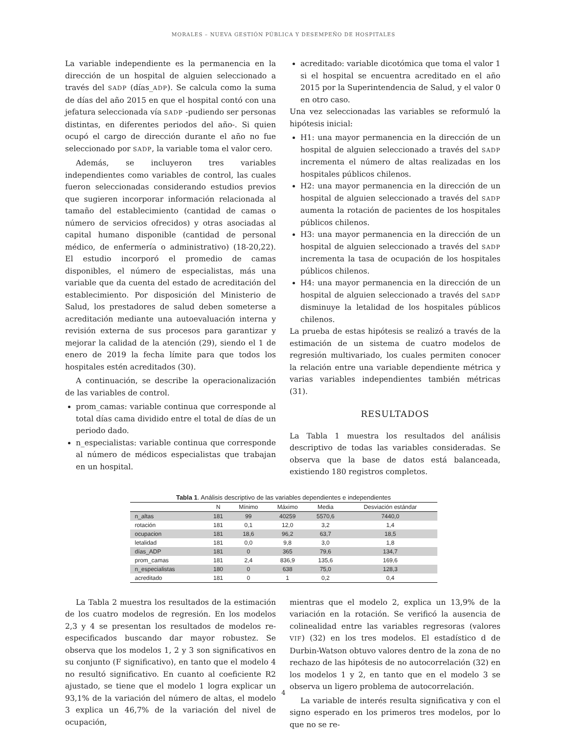MORALES – NUEVA GESTIÓN PÚBLICA Y DESEMPEÑO DE HOSPITALES
La variable independiente es la permanencia en la dirección de un hospital de alguien seleccionado a través del SADP (días_ADP). Se calcula como la suma de días del año 2015 en que el hospital contó con una jefatura seleccionada vía SADP -pudiendo ser personas distintas, en diferentes periodos del año-. Si quien ocupó el cargo de dirección durante el año no fue seleccionado por SADP, la variable toma el valor cero.
Además, se incluyeron tres variables independientes como variables de control, las cuales fueron seleccionadas considerando estudios previos que sugieren incorporar información relacionada al tamaño del establecimiento (cantidad de camas o número de servicios ofrecidos) y otras asociadas al capital humano disponible (cantidad de personal médico, de enfermería o administrativo) (18-20,22). El estudio incorporó el promedio de camas disponibles, el número de especialistas, más una variable que da cuenta del estado de acreditación del establecimiento. Por disposición del Ministerio de Salud, los prestadores de salud deben someterse a acreditación mediante una autoevaluación interna y revisión externa de sus procesos para garantizar y mejorar la calidad de la atención (29), siendo el 1 de enero de 2019 la fecha límite para que todos los hospitales estén acreditados (30).
A continuación, se describe la operacionalización de las variables de control.
prom_camas: variable continua que corresponde al total días cama dividido entre el total de días de un periodo dado.
n_especialistas: variable continua que corresponde al número de médicos especialistas que trabajan en un hospital.
acreditado: variable dicotómica que toma el valor 1 si el hospital se encuentra acreditado en el año 2015 por la Superintendencia de Salud, y el valor 0 en otro caso.
Una vez seleccionadas las variables se reformuló la hipótesis inicial:
H1: una mayor permanencia en la dirección de un hospital de alguien seleccionado a través del SADP incrementa el número de altas realizadas en los hospitales públicos chilenos.
H2: una mayor permanencia en la dirección de un hospital de alguien seleccionado a través del SADP aumenta la rotación de pacientes de los hospitales públicos chilenos.
H3: una mayor permanencia en la dirección de un hospital de alguien seleccionado a través del SADP incrementa la tasa de ocupación de los hospitales públicos chilenos.
H4: una mayor permanencia en la dirección de un hospital de alguien seleccionado a través del SADP disminuye la letalidad de los hospitales públicos chilenos.
La prueba de estas hipótesis se realizó a través de la estimación de un sistema de cuatro modelos de regresión multivariado, los cuales permiten conocer la relación entre una variable dependiente métrica y varias variables independientes también métricas (31).
RESULTADOS
La Tabla 1 muestra los resultados del análisis descriptivo de todas las variables consideradas. Se observa que la base de datos está balanceada, existiendo 180 registros completos.
Tabla 1. Análisis descriptivo de las variables dependientes e independientes
| | N | Mínimo | Máximo | Media | Desviación estándar |
| --- | --- | --- | --- | --- | --- |
| n_altas | 181 | 99 | 40259 | 5570,6 | 7440,0 |
| rotación | 181 | 0,1 | 12,0 | 3,2 | 1,4 |
| ocupacion | 181 | 18,6 | 96,2 | 63,7 | 18,5 |
| letalidad | 181 | 0,0 | 9,8 | 3,0 | 1,8 |
| días_ADP | 181 | 0 | 365 | 79,6 | 134,7 |
| prom_camas | 181 | 2,4 | 836,9 | 135,6 | 169,6 |
| n_especialistas | 180 | 0 | 638 | 75,0 | 128,3 |
| acreditado | 181 | 0 | 1 | 0,2 | 0,4 |
La Tabla 2 muestra los resultados de la estimación de los cuatro modelos de regresión. En los modelos 2,3 y 4 se presentan los resultados de modelos re-especificados buscando dar mayor robustez. Se observa que los modelos 1, 2 y 3 son significativos en su conjunto (F significativo), en tanto que el modelo 4 no resultó significativo. En cuanto al coeficiente R2 ajustado, se tiene que el modelo 1 logra explicar un 93,1% de la variación del número de altas, el modelo 3 explica un 46,7% de la variación del nivel de ocupación,
mientras que el modelo 2, explica un 13,9% de la variación en la rotación. Se verificó la ausencia de colinealidad entre las variables regresoras (valores VIF) (32) en los tres modelos. El estadístico d de Durbin-Watson obtuvo valores dentro de la zona de no rechazo de las hipótesis de no autocorrelación (32) en los modelos 1 y 2, en tanto que en el modelo 3 se observa un ligero problema de autocorrelación.
La variable de interés resulta significativa y con el signo esperado en los primeros tres modelos, por lo que no se re-
4